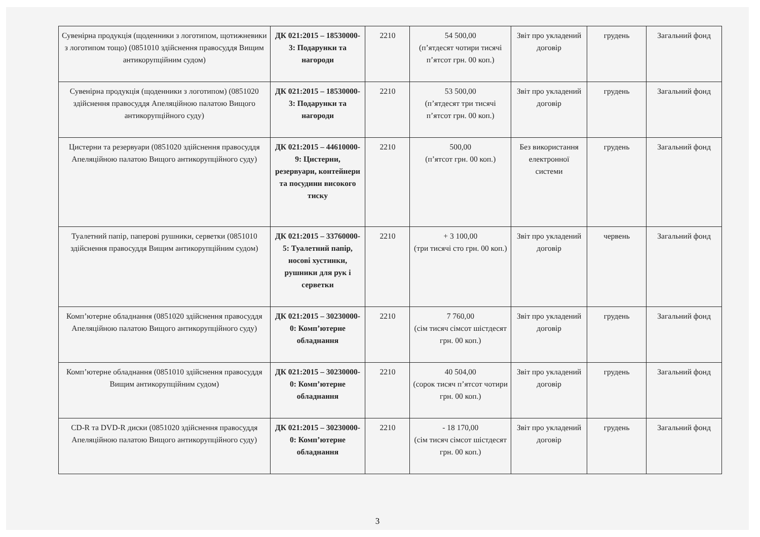| Сувенірна продукція (щоденники з логотипом, щотижневики з логотипом тощо) (0851010 здійснення правосуддя Вищим антикорупційним судом) | ДК 021:2015 – 18530000-3: Подарунки та нагороди | 2210 | 54 500,00 (п’ятдесят чотири тисячі п’ятсот грн. 00 коп.) | Звіт про укладений договір | грудень | Загальний фонд |
| Сувенірна продукція (щоденники з логотипом) (0851020 здійснення правосуддя Апеляційною палатою Вищого антикорупційного суду) | ДК 021:2015 – 18530000-3: Подарунки та нагороди | 2210 | 53 500,00 (п’ятдесят три тисячі п’ятсот грн. 00 коп.) | Звіт про укладений договір | грудень | Загальний фонд |
| Цистерни та резервуари (0851020 здійснення правосуддя Апеляційною палатою Вищого антикорупційного суду) | ДК 021:2015 – 44610000-9: Цистерни, резервуари, контейнери та посудини високого тиску | 2210 | 500,00 (п’ятсот грн. 00 коп.) | Без використання електронної системи | грудень | Загальний фонд |
| Туалетний папір, паперові рушники, серветки (0851010 здійснення правосуддя Вищим антикорупційним судом) | ДК 021:2015 – 33760000-5: Туалетний папір, носові хустинки, рушники для рук і серветки | 2210 | + 3 100,00 (три тисячі сто грн. 00 коп.) | Звіт про укладений договір | червень | Загальний фонд |
| Комп’ютерне обладнання (0851020 здійснення правосуддя Апеляційною палатою Вищого антикорупційного суду) | ДК 021:2015 – 30230000-0: Комп’ютерне обладнання | 2210 | 7 760,00 (сім тисяч сімсот шістдесят грн. 00 коп.) | Звіт про укладений договір | грудень | Загальний фонд |
| Комп’ютерне обладнання (0851010 здійснення правосуддя Вищим антикорупційним судом) | ДК 021:2015 – 30230000-0: Комп’ютерне обладнання | 2210 | 40 504,00 (сорок тисяч п’ятсот чотири грн. 00 коп.) | Звіт про укладений договір | грудень | Загальний фонд |
| CD-R та DVD-R диски (0851020 здійснення правосуддя Апеляційною палатою Вищого антикорупційного суду) | ДК 021:2015 – 30230000-0: Комп’ютерне обладнання | 2210 | - 18 170,00 (сім тисяч сімсот шістдесят грн. 00 коп.) | Звіт про укладений договір | грудень | Загальний фонд |
3